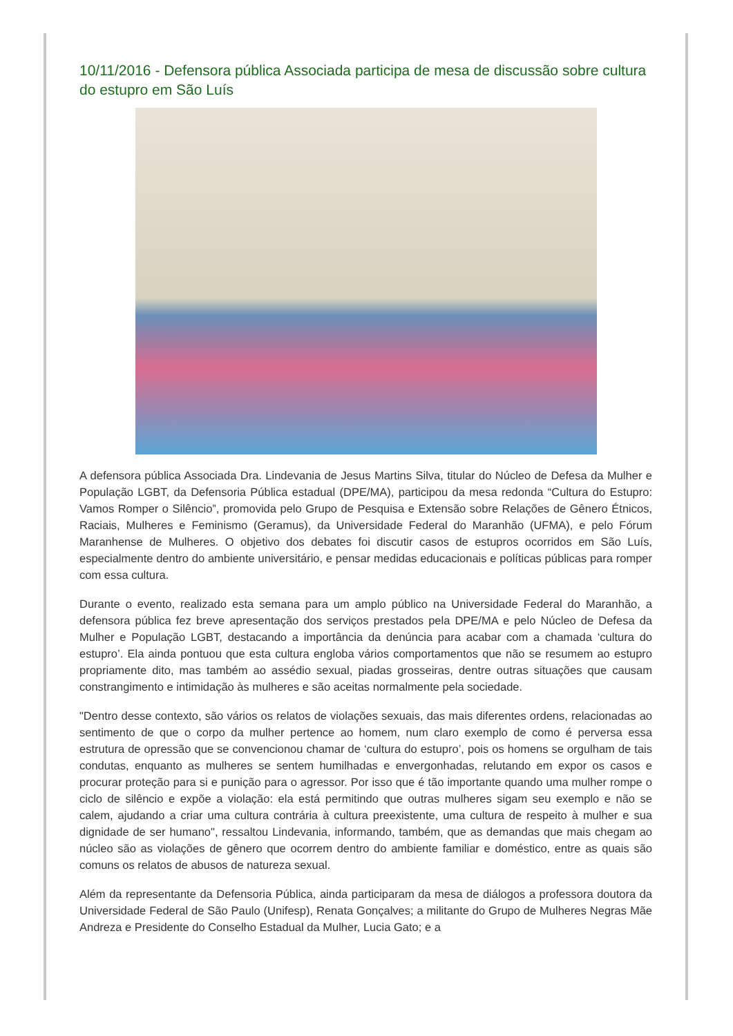10/11/2016 - Defensora pública Associada participa de mesa de discussão sobre cultura do estupro em São Luís
A defensora pública Associada Dra. Lindevania de Jesus Martins Silva, titular do Núcleo de Defesa da Mulher e População LGBT, da Defensoria Pública estadual (DPE/MA), participou da mesa redonda “Cultura do Estupro: Vamos Romper o Silêncio”, promovida pelo Grupo de Pesquisa e Extensão sobre Relações de Gênero Étnicos, Raciais, Mulheres e Feminismo (Geramus), da Universidade Federal do Maranhão (UFMA), e pelo Fórum Maranhense de Mulheres. O objetivo dos debates foi discutir casos de estupros ocorridos em São Luís, especialmente dentro do ambiente universitário, e pensar medidas educacionais e políticas públicas para romper com essa cultura.
Durante o evento, realizado esta semana para um amplo público na Universidade Federal do Maranhão, a defensora pública fez breve apresentação dos serviços prestados pela DPE/MA e pelo Núcleo de Defesa da Mulher e População LGBT, destacando a importância da denúncia para acabar com a chamada ‘cultura do estupro’. Ela ainda pontuou que esta cultura engloba vários comportamentos que não se resumem ao estupro propriamente dito, mas também ao assédio sexual, piadas grosseiras, dentre outras situações que causam constrangimento e intimidação às mulheres e são aceitas normalmente pela sociedade.
"Dentro desse contexto, são vários os relatos de violações sexuais, das mais diferentes ordens, relacionadas ao sentimento de que o corpo da mulher pertence ao homem, num claro exemplo de como é perversa essa estrutura de opressão que se convencionou chamar de ‘cultura do estupro’, pois os homens se orgulham de tais condutas, enquanto as mulheres se sentem humilhadas e envergonhadas, relutando em expor os casos e procurar proteção para si e punição para o agressor. Por isso que é tão importante quando uma mulher rompe o ciclo de silêncio e expõe a violação: ela está permitindo que outras mulheres sigam seu exemplo e não se calem, ajudando a criar uma cultura contrária à cultura preexistente, uma cultura de respeito à mulher e sua dignidade de ser humano", ressaltou Lindevania, informando, também, que as demandas que mais chegam ao núcleo são as violações de gênero que ocorrem dentro do ambiente familiar e doméstico, entre as quais são comuns os relatos de abusos de natureza sexual.
Além da representante da Defensoria Pública, ainda participaram da mesa de diálogos a professora doutora da Universidade Federal de São Paulo (Unifesp), Renata Gonçalves; a militante do Grupo de Mulheres Negras Mãe Andreza e Presidente do Conselho Estadual da Mulher, Lucia Gato; e a